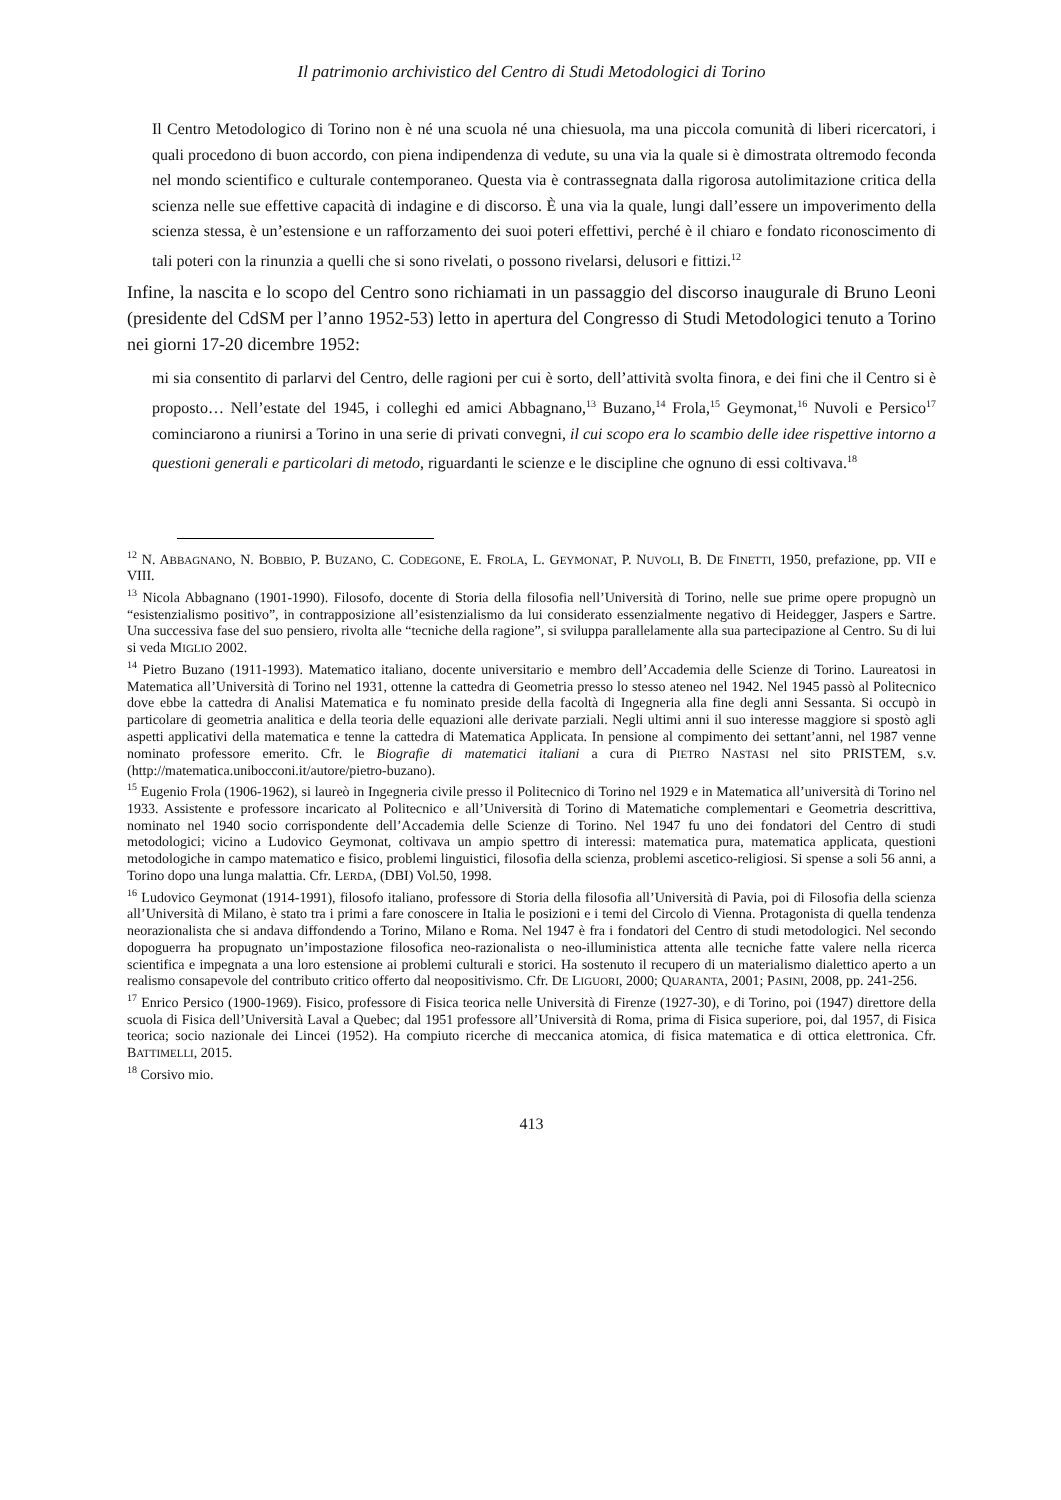Il patrimonio archivistico del Centro di Studi Metodologici di Torino
Il Centro Metodologico di Torino non è né una scuola né una chiesuola, ma una piccola comunità di liberi ricercatori, i quali procedono di buon accordo, con piena indipendenza di vedute, su una via la quale si è dimostrata oltremodo feconda nel mondo scientifico e culturale contemporaneo. Questa via è contrassegnata dalla rigorosa autolimitazione critica della scienza nelle sue effettive capacità di indagine e di discorso. È una via la quale, lungi dall’essere un impoverimento della scienza stessa, è un’estensione e un rafforzamento dei suoi poteri effettivi, perché è il chiaro e fondato riconoscimento di tali poteri con la rinunzia a quelli che si sono rivelati, o possono rivelarsi, delusori e fittizi.<sup>12</sup>
Infine, la nascita e lo scopo del Centro sono richiamati in un passaggio del discorso inaugurale di Bruno Leoni (presidente del CdSM per l’anno 1952-53) letto in apertura del Congresso di Studi Metodologici tenuto a Torino nei giorni 17-20 dicembre 1952:
mi sia consentito di parlarvi del Centro, delle ragioni per cui è sorto, dell’attività svolta finora, e dei fini che il Centro si è proposto… Nell’estate del 1945, i colleghi ed amici Abbagnano,<sup>13</sup> Buzano,<sup>14</sup> Frola,<sup>15</sup> Geymonat,<sup>16</sup> Nuvoli e Persico<sup>17</sup> cominciarono a riunirsi a Torino in una serie di privati convegni, il cui scopo era lo scambio delle idee rispettive intorno a questioni generali e particolari di metodo, riguardanti le scienze e le discipline che ognuno di essi coltivava.<sup>18</sup>
<sup>12</sup> N. ABBAGNANO, N. BOBBIO, P. BUZANO, C. CODEGONE, E. FROLA, L. GEYMONAT, P. NUVOLI, B. DE FINETTI, 1950, prefazione, pp. VII e VIII.
<sup>13</sup> Nicola Abbagnano (1901-1990). Filosofo, docente di Storia della filosofia nell’Università di Torino, nelle sue prime opere propugnò un “esistenzialismo positivo”, in contrapposizione all’esistenzialismo da lui considerato essenzialmente negativo di Heidegger, Jaspers e Sartre. Una successiva fase del suo pensiero, rivolta alle “tecniche della ragione”, si sviluppa parallelamente alla sua partecipazione al Centro. Su di lui si veda MIGLIO 2002.
<sup>14</sup> Pietro Buzano (1911-1993). Matematico italiano, docente universitario e membro dell’Accademia delle Scienze di Torino. Laureatosi in Matematica all’Università di Torino nel 1931, ottenne la cattedra di Geometria presso lo stesso ateneo nel 1942. Nel 1945 passò al Politecnico dove ebbe la cattedra di Analisi Matematica e fu nominato preside della facoltà di Ingegneria alla fine degli anni Sessanta. Si occupò in particolare di geometria analitica e della teoria delle equazioni alle derivate parziali. Negli ultimi anni il suo interesse maggiore si spostò agli aspetti applicativi della matematica e tenne la cattedra di Matematica Applicata. In pensione al compimento dei settant’anni, nel 1987 venne nominato professore emerito. Cfr. le Biografie di matematici italiani a cura di PIETRO NASTASI nel sito PRISTEM, s.v. (http://matematica.unibocconi.it/autore/pietro-buzano).
<sup>15</sup> Eugenio Frola (1906-1962), si laureò in Ingegneria civile presso il Politecnico di Torino nel 1929 e in Matematica all’università di Torino nel 1933. Assistente e professore incaricato al Politecnico e all’Università di Torino di Matematiche complementari e Geometria descrittiva, nominato nel 1940 socio corrispondente dell’Accademia delle Scienze di Torino. Nel 1947 fu uno dei fondatori del Centro di studi metodologici; vicino a Ludovico Geymonat, coltivava un ampio spettro di interessi: matematica pura, matematica applicata, questioni metodologiche in campo matematico e fisico, problemi linguistici, filosofia della scienza, problemi ascetico-religiosi. Si spense a soli 56 anni, a Torino dopo una lunga malattia. Cfr. LERDA, (DBI) Vol.50, 1998.
<sup>16</sup> Ludovico Geymonat (1914-1991), filosofo italiano, professore di Storia della filosofia all’Università di Pavia, poi di Filosofia della scienza all’Università di Milano, è stato tra i primi a fare conoscere in Italia le posizioni e i temi del Circolo di Vienna. Protagonista di quella tendenza neorazionalista che si andava diffondendo a Torino, Milano e Roma. Nel 1947 è fra i fondatori del Centro di studi metodologici. Nel secondo dopoguerra ha propugnato un’impostazione filosofica neo-razionalista o neo-illuministica attenta alle tecniche fatte valere nella ricerca scientifica e impegnata a una loro estensione ai problemi culturali e storici. Ha sostenuto il recupero di un materialismo dialettico aperto a un realismo consapevole del contributo critico offerto dal neopositivismo. Cfr. DE LIGUORI, 2000; QUARANTA, 2001; PASINI, 2008, pp. 241-256.
<sup>17</sup> Enrico Persico (1900-1969). Fisico, professore di Fisica teorica nelle Università di Firenze (1927-30), e di Torino, poi (1947) direttore della scuola di Fisica dell’Università Laval a Quebec; dal 1951 professore all’Università di Roma, prima di Fisica superiore, poi, dal 1957, di Fisica teorica; socio nazionale dei Lincei (1952). Ha compiuto ricerche di meccanica atomica, di fisica matematica e di ottica elettronica. Cfr. BATTIMELLI, 2015.
<sup>18</sup> Corsivo mio.
413